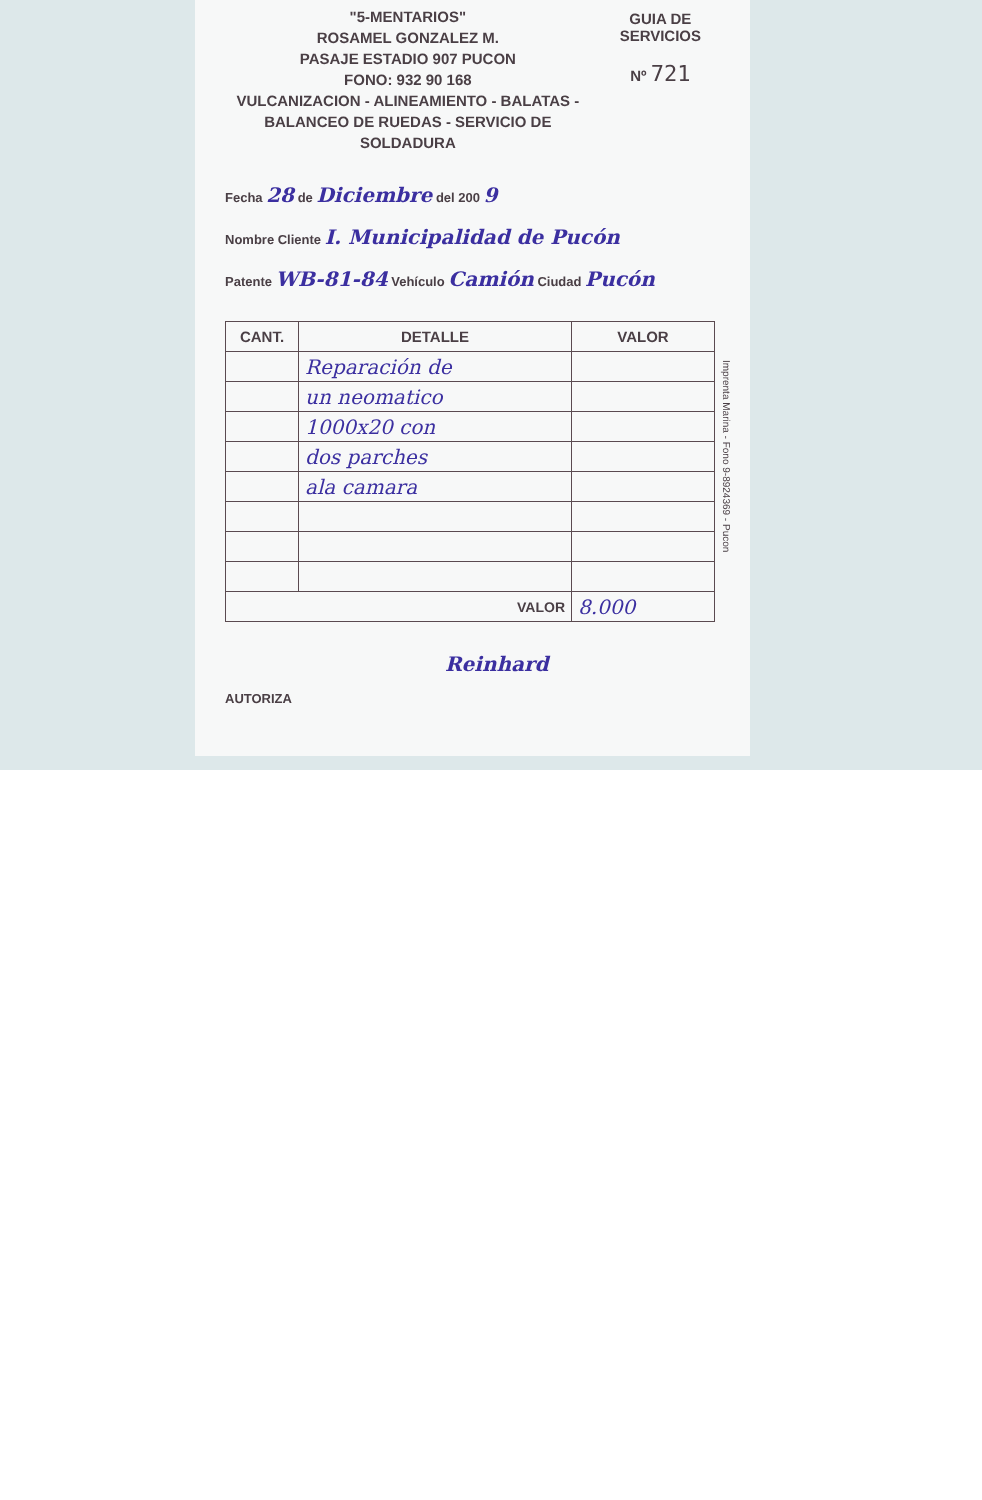"5-MENTARIOS"
ROSAMEL GONZALEZ M.
PASAJE ESTADIO 907 PUCON
FONO: 932 90 168
VULCANIZACION - ALINEAMIENTO - BALATAS -
BALANCEO DE RUEDAS - SERVICIO DE SOLDADURA
GUIA DE SERVICIOS
Nº 721
Fecha 28 de Diciembre del 200 9
Nombre Cliente I. Municipalidad de Pucón
Patente WB-81-84 Vehículo Camión Ciudad Pucón
| CANT. | DETALLE | VALOR |
| --- | --- | --- |
| | Reparación de | |
| | un neomatico | |
| | 1000x20 con | |
| | dos parches | |
| | ala camara | |
| VALOR | | 8.000 |
Reinhard
AUTORIZA
Imprenta Marina - Fono 9-8924369 - Pucon